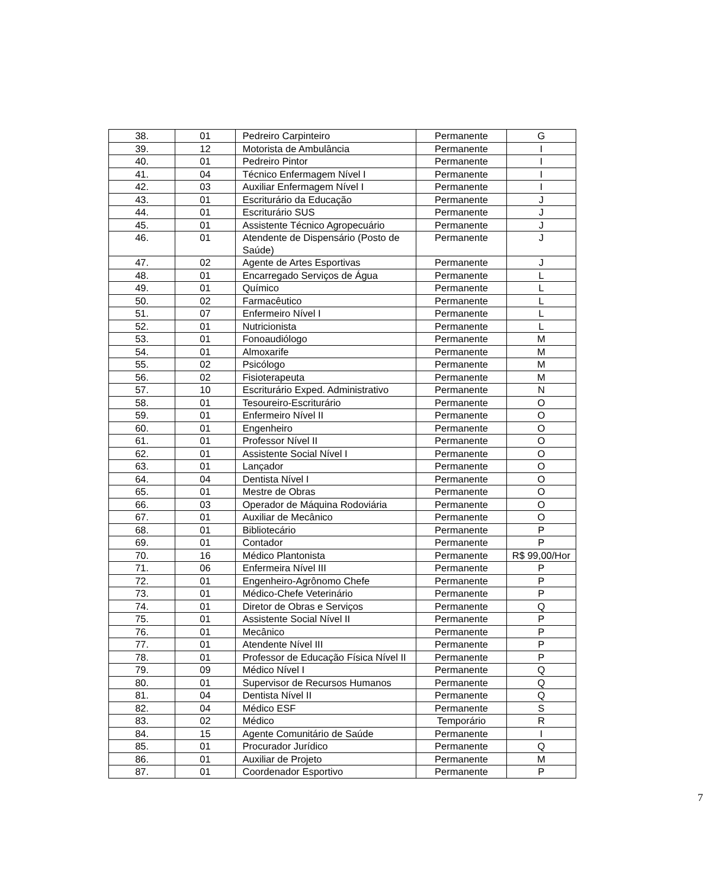| 38. | 01 | Pedreiro Carpinteiro | Permanente | G |
| 39. | 12 | Motorista de Ambulância | Permanente | I |
| 40. | 01 | Pedreiro Pintor | Permanente | I |
| 41. | 04 | Técnico Enfermagem Nível I | Permanente | I |
| 42. | 03 | Auxiliar Enfermagem Nível I | Permanente | I |
| 43. | 01 | Escriturário da Educação | Permanente | J |
| 44. | 01 | Escriturário SUS | Permanente | J |
| 45. | 01 | Assistente Técnico Agropecuário | Permanente | J |
| 46. | 01 | Atendente de Dispensário (Posto de Saúde) | Permanente | J |
| 47. | 02 | Agente de Artes Esportivas | Permanente | J |
| 48. | 01 | Encarregado Serviços de Água | Permanente | L |
| 49. | 01 | Químico | Permanente | L |
| 50. | 02 | Farmacêutico | Permanente | L |
| 51. | 07 | Enfermeiro Nível I | Permanente | L |
| 52. | 01 | Nutricionista | Permanente | L |
| 53. | 01 | Fonoaudiólogo | Permanente | M |
| 54. | 01 | Almoxarife | Permanente | M |
| 55. | 02 | Psicólogo | Permanente | M |
| 56. | 02 | Fisioterapeuta | Permanente | M |
| 57. | 10 | Escriturário Exped. Administrativo | Permanente | N |
| 58. | 01 | Tesoureiro-Escriturário | Permanente | O |
| 59. | 01 | Enfermeiro Nível II | Permanente | O |
| 60. | 01 | Engenheiro | Permanente | O |
| 61. | 01 | Professor Nível II | Permanente | O |
| 62. | 01 | Assistente Social Nível I | Permanente | O |
| 63. | 01 | Lançador | Permanente | O |
| 64. | 04 | Dentista Nível I | Permanente | O |
| 65. | 01 | Mestre de Obras | Permanente | O |
| 66. | 03 | Operador de Máquina Rodoviária | Permanente | O |
| 67. | 01 | Auxiliar de Mecânico | Permanente | O |
| 68. | 01 | Bibliotecário | Permanente | P |
| 69. | 01 | Contador | Permanente | P |
| 70. | 16 | Médico Plantonista | Permanente | R$ 99,00/Hor |
| 71. | 06 | Enfermeira Nível III | Permanente | P |
| 72. | 01 | Engenheiro-Agrônomo Chefe | Permanente | P |
| 73. | 01 | Médico-Chefe Veterinário | Permanente | P |
| 74. | 01 | Diretor de Obras e Serviços | Permanente | Q |
| 75. | 01 | Assistente Social Nível II | Permanente | P |
| 76. | 01 | Mecânico | Permanente | P |
| 77. | 01 | Atendente Nível III | Permanente | P |
| 78. | 01 | Professor de Educação Física Nível II | Permanente | P |
| 79. | 09 | Médico Nível I | Permanente | Q |
| 80. | 01 | Supervisor de Recursos Humanos | Permanente | Q |
| 81. | 04 | Dentista Nível II | Permanente | Q |
| 82. | 04 | Médico ESF | Permanente | S |
| 83. | 02 | Médico | Temporário | R |
| 84. | 15 | Agente Comunitário de Saúde | Permanente | I |
| 85. | 01 | Procurador Jurídico | Permanente | Q |
| 86. | 01 | Auxiliar de Projeto | Permanente | M |
| 87. | 01 | Coordenador Esportivo | Permanente | P |
7